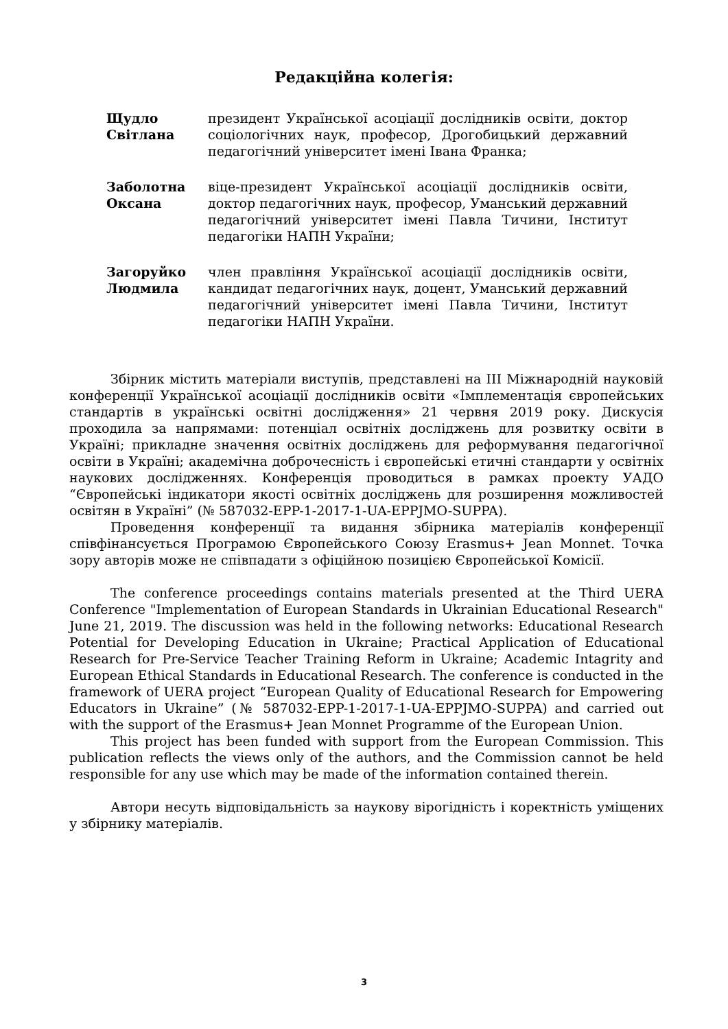Редакційна колегія:
| Щудло Світлана | президент Української асоціації дослідників освіти, доктор соціологічних наук, професор, Дрогобицький державний педагогічний університет імені Івана Франка; |
| Заболотна Оксана | віце-президент Української асоціації дослідників освіти, доктор педагогічних наук, професор, Уманський державний педагогічний університет імені Павла Тичини, Інститут педагогіки НАПН України; |
| Загоруйко Людмила | член правління Української асоціації дослідників освіти, кандидат педагогічних наук, доцент, Уманський державний педагогічний університет імені Павла Тичини, Інститут педагогіки НАПН України. |
Збірник містить матеріали виступів, представлені на ІІІ Міжнародній науковій конференції Української асоціації дослідників освіти «Імплементація європейських стандартів в українські освітні дослідження» 21 червня 2019 року. Дискусія проходила за напрямами: потенціал освітніх досліджень для розвитку освіти в Україні; прикладне значення освітніх досліджень для реформування педагогічної освіти в Україні; академічна доброчесність і європейські етичні стандарти у освітніх наукових дослідженнях. Конференція проводиться в рамках проекту УАДО “Європейські індикатори якості освітніх досліджень для розширення можливостей освітян в Україні” (№ 587032-EPP-1-2017-1-UA-EPPJMO-SUPPA).
Проведення конференції та видання збірника матеріалів конференції співфінансується Програмою Європейського Союзу Erasmus+ Jean Monnet. Точка зору авторів може не співпадати з офіційною позицією Європейської Комісії.
The conference proceedings contains materials presented at the Third UERA Conference "Implementation of European Standards in Ukrainian Educational Research" June 21, 2019. The discussion was held in the following networks: Educational Research Potential for Developing Education in Ukraine; Practical Application of Educational Research for Pre-Service Teacher Training Reform in Ukraine; Academic Intagrity and European Ethical Standards in Educational Research. The conference is conducted in the framework of UERA project “European Quality of Educational Research for Empowering Educators in Ukraine” (№ 587032-EPP-1-2017-1-UA-EPPJMO-SUPPA) and carried out with the support of the Erasmus+ Jean Monnet Programme of the European Union.
This project has been funded with support from the European Commission. This publication reflects the views only of the authors, and the Commission cannot be held responsible for any use which may be made of the information contained therein.
Автори несуть відповідальність за наукову вірогідність і коректність уміщених у збірнику матеріалів.
3